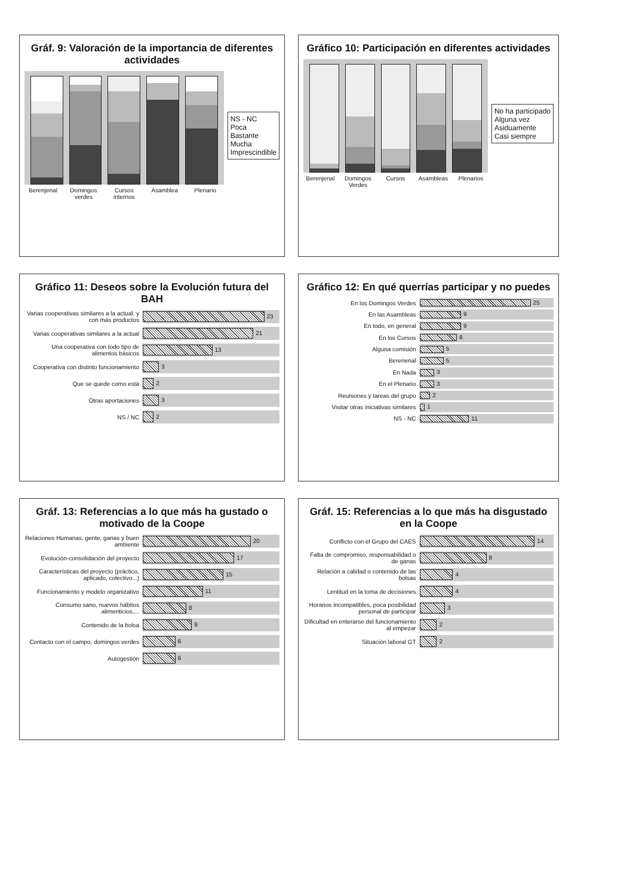Gráf. 9: Valoración de la importancia de diferentes actividades
Berenjenal Domingos verdes Cursos internos Asamblea Plenario
NS - NC
Poca
Bastante
Mucha
Imprescindible
Gráfico 10: Participación en diferentes actividades
Berenjenal Domingos Verdes Cursos Asambleas Plenarios
No ha participado
Alguna vez
Asiduamente
Casi siempre
Gráfico 11: Deseos sobre la Evolución futura del BAH
Varias cooperativas similares a la actual, y con más productos
23
Varias cooperativas similares a la actual
21
Una cooperativa con todo tipo de alimentos básicos
13
Cooperativa con distinto funcionamiento
3
Que se quede como está 2
Otras aportaciones 3
NS / NC 2
Gráfico 12: En qué querrías participar y no puedes
En los Domingos Verdes 25
En las Asambleas 9
En todo, en general 9
En los Cursos 8
Alguna comisión 5
Berenenal 5
En Nada 3
En el Plenario 3
Reuniones y tareas del grupo 2
Visitar otras iniciativas similares
1
NS - NC 11
Gráf. 13: Referencias a lo que más ha gustado o motivado de la Coope
Relaciones Humanas, gente, ganas y buen ambiente
20
Evolución-consolidación del proyecto
17
Características del proyecto (práctico, aplicado, colectivo...)
15
Funcionamiento y modelo organizativo
11
Consumo sano, nuevos hábitos alimenticios,...
8
Contenido de la bolsa 9
Contacto con el campo, domingos verdes
6
Autogestión 6
Gráf. 15: Referencias a lo que más ha disgustado en la Coope
Conflicto con el Grupo del CAES
14
Falta de compromiso, responsabilidad o de ganas
8
Relación a calidad o contenido de las bolsas
4
Lentitud en la toma de decisiones
4
Horarios incompatibles, poca posibilidad personal de participar
3
Dificultad en enterarse del funcionamiento al empezar
2
Situación laboral GT 2